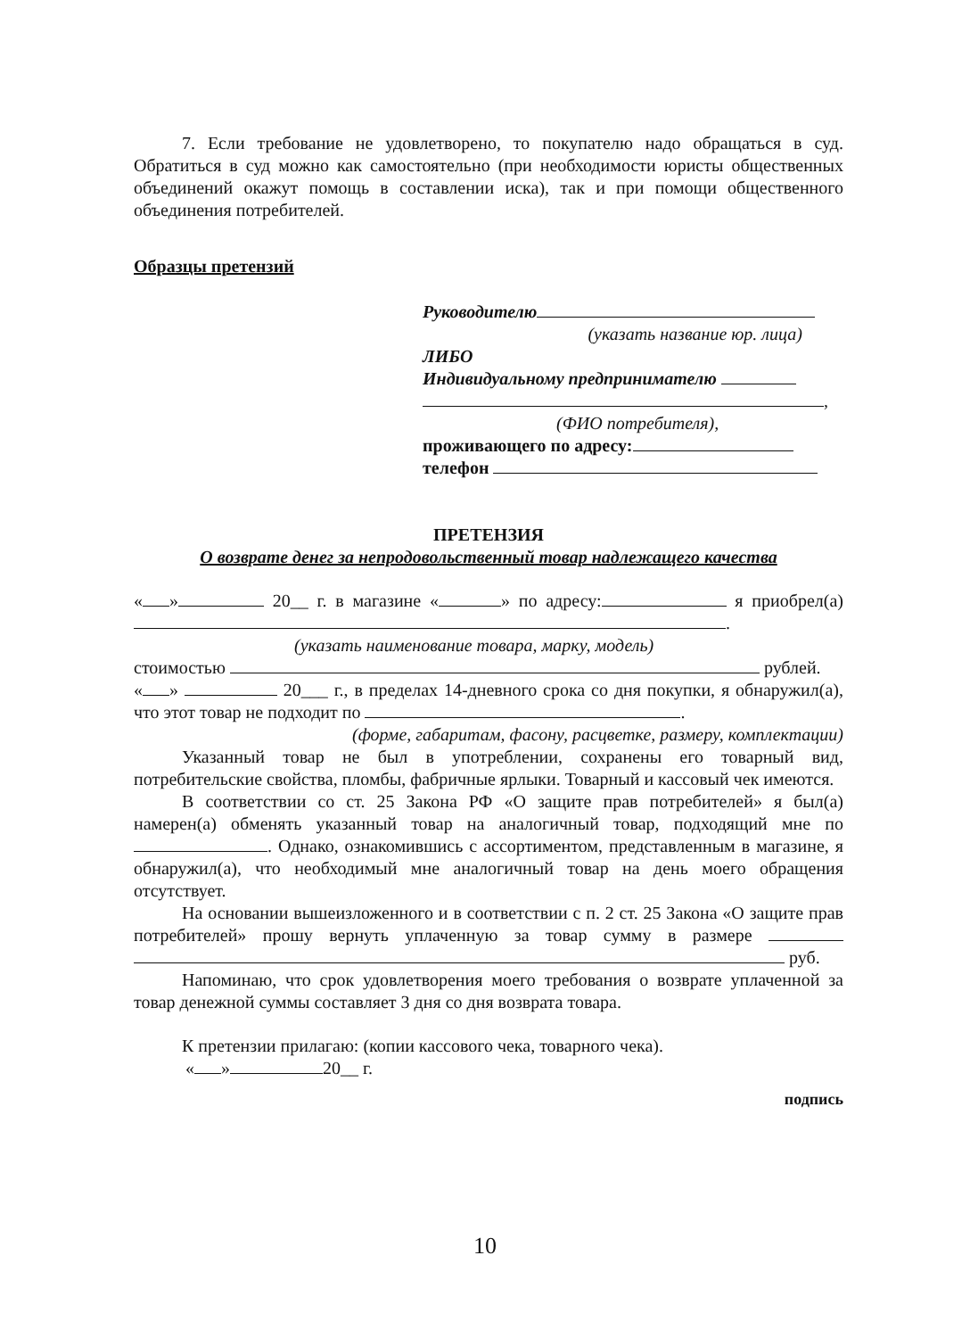7. Если требование не удовлетворено, то покупателю надо обращаться в суд. Обратиться в суд можно как самостоятельно (при необходимости юристы общественных объединений окажут помощь в составлении иска), так и при помощи общественного объединения потребителей.
Образцы претензий
Руководителю
(указать название юр. лица)
ЛИБО
Индивидуальному предпринимателю
,
(ФИО потребителя),
проживающего по адресу:
телефон
ПРЕТЕНЗИЯ
О возврате денег за непродовольственный товар надлежащего качества
« » 20__ г. в магазине « » по адресу: я приобрел(а) .
(указать наименование товара, марку, модель)
стоимостью рублей.
« » 20___ г., в пределах 14-дневного срока со дня покупки, я обнаружил(а), что этот товар не подходит по .
(форме, габаритам, фасону, расцветке, размеру, комплектации)
Указанный товар не был в употреблении, сохранены его товарный вид, потребительские свойства, пломбы, фабричные ярлыки. Товарный и кассовый чек имеются.
В соответствии со ст. 25 Закона РФ «О защите прав потребителей» я был(а) намерен(а) обменять указанный товар на аналогичный товар, подходящий мне по . Однако, ознакомившись с ассортиментом, представленным в магазине, я обнаружил(а), что необходимый мне аналогичный товар на день моего обращения отсутствует.
На основании вышеизложенного и в соответствии с п. 2 ст. 25 Закона «О защите прав потребителей» прошу вернуть уплаченную за товар сумму в размере руб.
Напоминаю, что срок удовлетворения моего требования о возврате уплаченной за товар денежной суммы составляет 3 дня со дня возврата товара.
К претензии прилагаю: (копии кассового чека, товарного чека).
« » 20__ г.
подпись
10